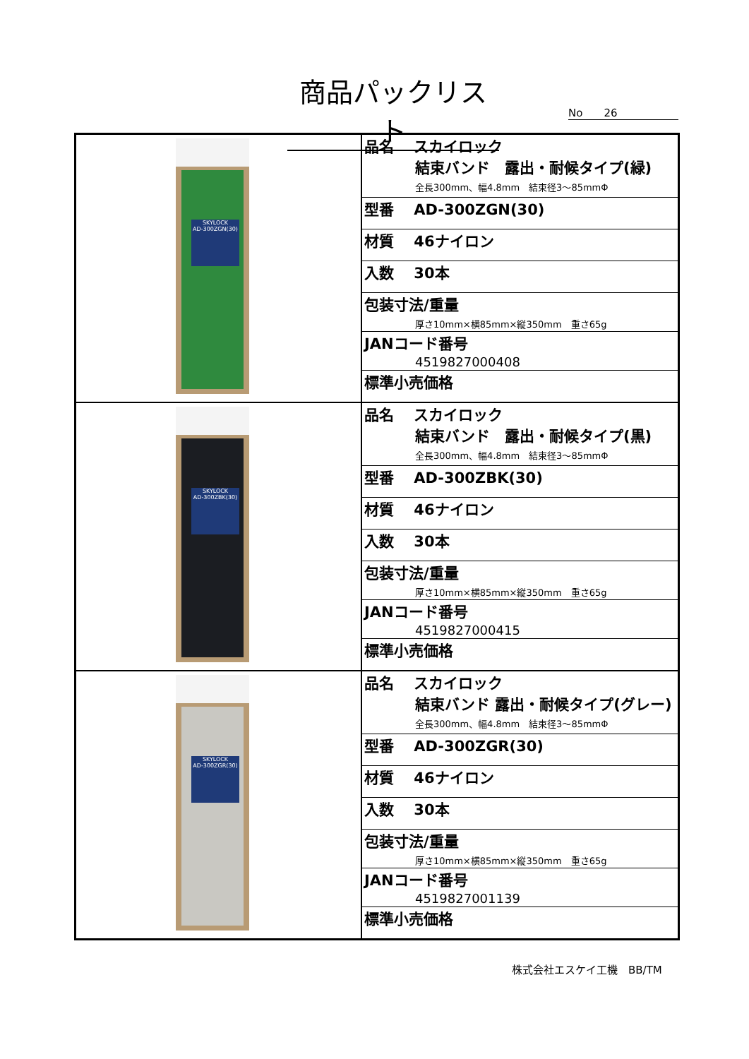商品パックリスト
No　　26
| SKYLOCK AD-300ZGN(30) | / 品名 スカイロック 結束バンド 露出・耐候タイプ(緑) 全長300mm、幅4.8mm 結束径3～85mmΦ / / 型番 AD-300ZGN(30) / / 材質 46ナイロン / / 入数 30本 / / 包装寸法/重量 厚さ10mm×横85mm×縦350mm 重さ65g / / JANコード番号 4519827000408 / / 標準小売価格 / |
| SKYLOCK AD-300ZBK(30) | / 品名 スカイロック 結束バンド 露出・耐候タイプ(黒) 全長300mm、幅4.8mm 結束径3～85mmΦ / / 型番 AD-300ZBK(30) / / 材質 46ナイロン / / 入数 30本 / / 包装寸法/重量 厚さ10mm×横85mm×縦350mm 重さ65g / / JANコード番号 4519827000415 / / 標準小売価格 / |
| SKYLOCK AD-300ZGR(30) | / 品名 スカイロック 結束バンド 露出・耐候タイプ(グレー) 全長300mm、幅4.8mm 結束径3～85mmΦ / / 型番 AD-300ZGR(30) / / 材質 46ナイロン / / 入数 30本 / / 包装寸法/重量 厚さ10mm×横85mm×縦350mm 重さ65g / / JANコード番号 4519827001139 / / 標準小売価格 / |
株式会社エスケイ工機　BB/TM